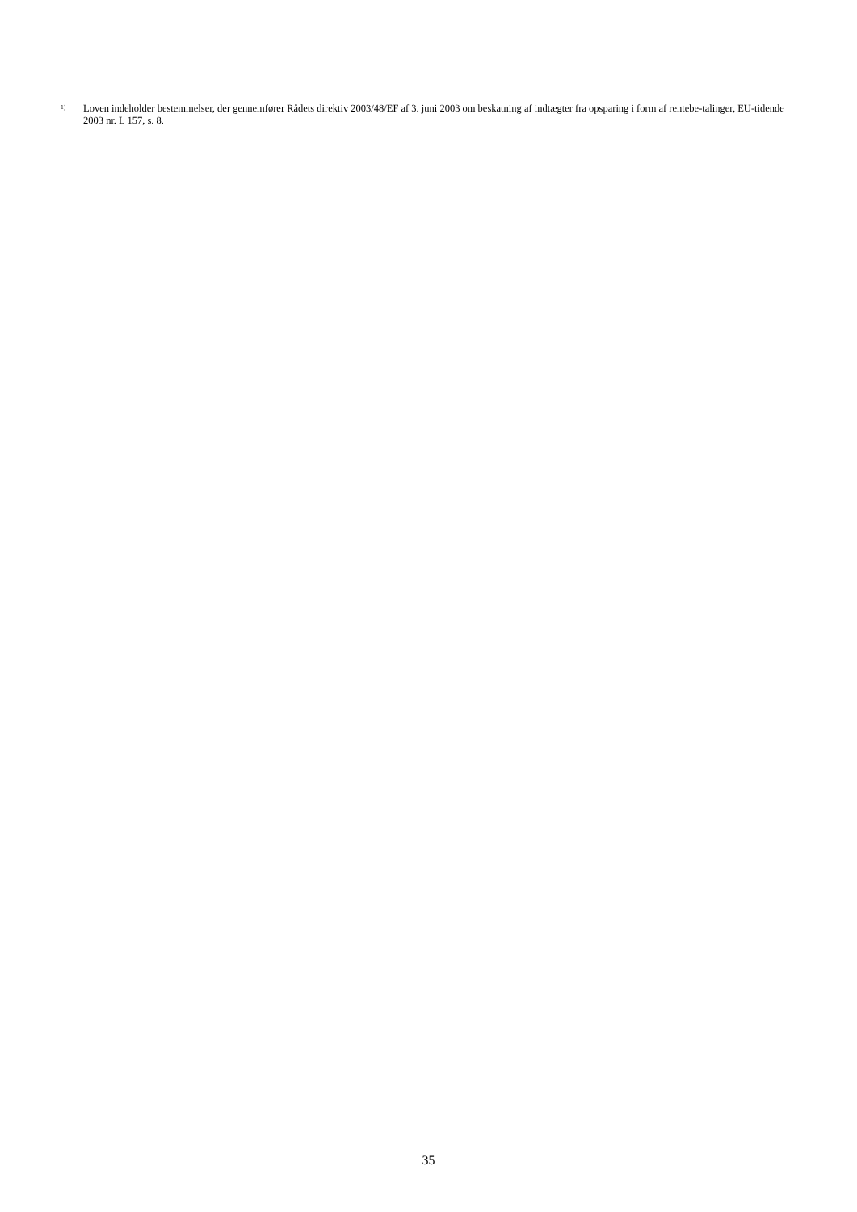<sup>1)</sup> Loven indeholder bestemmelser, der gennemfører Rådets direktiv 2003/48/EF af 3. juni 2003 om beskatning af indtægter fra opsparing i form af rentebe-talinger, EU-tidende 2003 nr. L 157, s. 8.
35